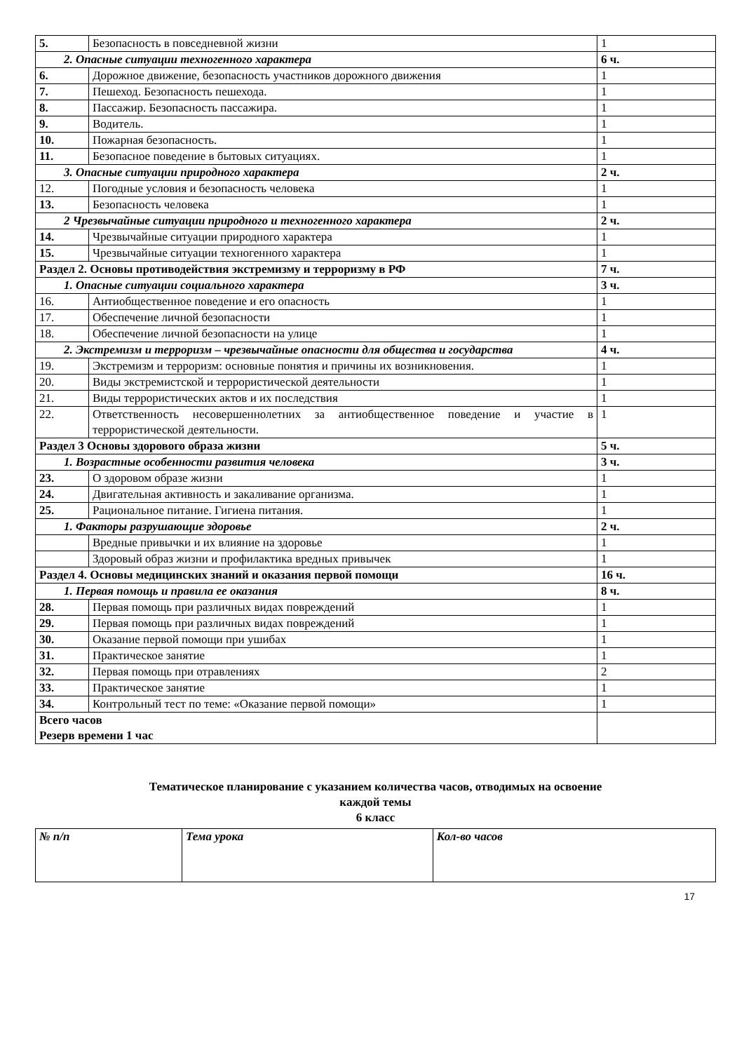| 5. | Безопасность в повседневной жизни | 1 |
| 2. Опасные ситуации техногенного характера | | 6 ч. |
| 6. | Дорожное движение, безопасность участников дорожного движения | 1 |
| 7. | Пешеход. Безопасность пешехода. | 1 |
| 8. | Пассажир. Безопасность пассажира. | 1 |
| 9. | Водитель. | 1 |
| 10. | Пожарная безопасность. | 1 |
| 11. | Безопасное поведение в бытовых ситуациях. | 1 |
| 3. Опасные ситуации природного характера | | 2 ч. |
| 12. | Погодные условия и безопасность человека | 1 |
| 13. | Безопасность человека | 1 |
| 2 Чрезвычайные ситуации природного и техногенного характера | | 2 ч. |
| 14. | Чрезвычайные ситуации природного характера | 1 |
| 15. | Чрезвычайные ситуации техногенного характера | 1 |
| Раздел 2. Основы противодействия экстремизму и терроризму в РФ | | 7 ч. |
| 1. Опасные ситуации социального характера | | 3 ч. |
| 16. | Антиобщественное поведение и его опасность | 1 |
| 17. | Обеспечение личной безопасности | 1 |
| 18. | Обеспечение личной безопасности на улице | 1 |
| 2. Экстремизм и терроризм – чрезвычайные опасности для общества и государства | | 4 ч. |
| 19. | Экстремизм и терроризм: основные понятия и причины их возникновения. | 1 |
| 20. | Виды экстремистской и террористической деятельности | 1 |
| 21. | Виды террористических актов и их последствия | 1 |
| 22. | Ответственность несовершеннолетних за антиобщественное поведение и участие в террористической деятельности. | 1 |
| Раздел 3 Основы здорового образа жизни | | 5 ч. |
| 1. Возрастные особенности развития человека | | 3 ч. |
| 23. | О здоровом образе жизни | 1 |
| 24. | Двигательная активность и закаливание организма. | 1 |
| 25. | Рациональное питание. Гигиена питания. | 1 |
| 1. Факторы разрушающие здоровье | | 2 ч. |
| | Вредные привычки и их влияние на здоровье | 1 |
| | Здоровый образ жизни и профилактика вредных привычек | 1 |
| Раздел 4. Основы медицинских знаний и оказания первой помощи | | 16 ч. |
| 1. Первая помощь и правила ее оказания | | 8 ч. |
| 28. | Первая помощь при различных видах повреждений | 1 |
| 29. | Первая помощь при различных видах повреждений | 1 |
| 30. | Оказание первой помощи при ушибах | 1 |
| 31. | Практическое занятие | 1 |
| 32. | Первая помощь при отравлениях | 2 |
| 33. | Практическое занятие | 1 |
| 34. | Контрольный тест по теме: «Оказание первой помощи» | 1 |
| Всего часов Резерв времени 1 час | | |
Тематическое планирование с указанием количества часов, отводимых на освоение
каждой темы
6 класс
| № п/п | Тема урока | Кол-во часов |
| --- | --- | --- |
17